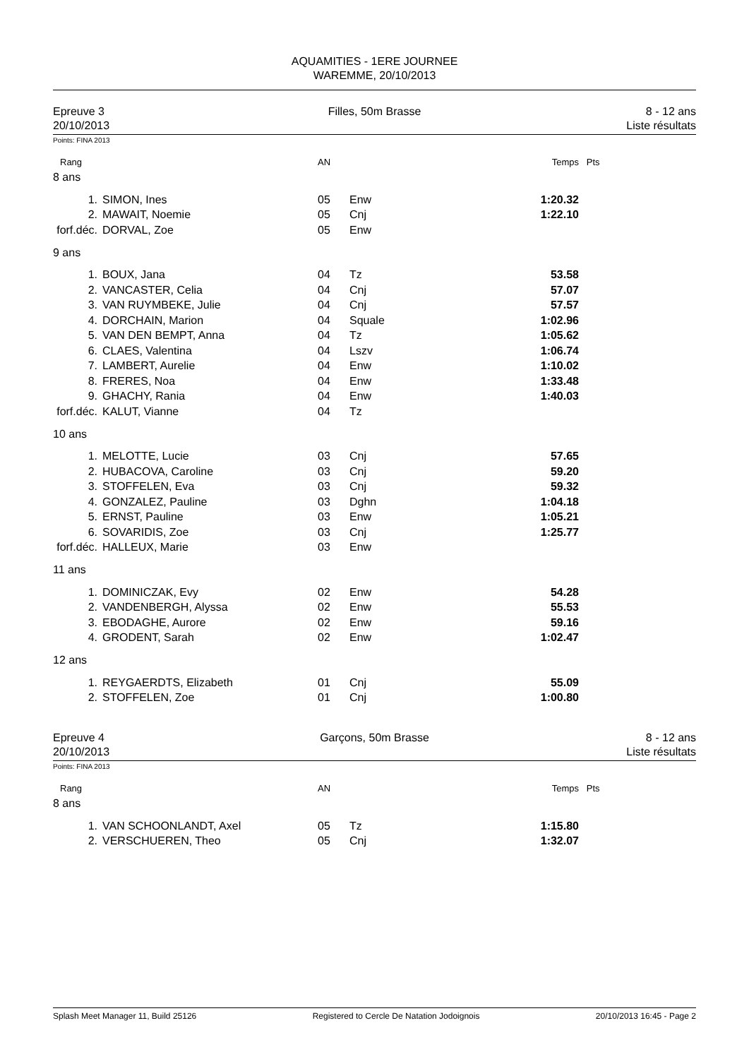AQUAMITIES - 1ERE JOURNEE
WAREMME, 20/10/2013
Epreuve 3
20/10/2013
Filles, 50m Brasse 8 - 12 ans
Liste résultats
Points: FINA 2013
| Rang | | AN | | Temps | Pts |
| 8 ans | | | | | |
| 1. | SIMON, Ines | 05 | Enw | 1:20.32 | |
| 2. | MAWAIT, Noemie | 05 | Cnj | 1:22.10 | |
| forf.déc. | DORVAL, Zoe | 05 | Enw | | |
| 9 ans | | | | | |
| 1. | BOUX, Jana | 04 | Tz | 53.58 | |
| 2. | VANCASTER, Celia | 04 | Cnj | 57.07 | |
| 3. | VAN RUYMBEKE, Julie | 04 | Cnj | 57.57 | |
| 4. | DORCHAIN, Marion | 04 | Squale | 1:02.96 | |
| 5. | VAN DEN BEMPT, Anna | 04 | Tz | 1:05.62 | |
| 6. | CLAES, Valentina | 04 | Lszv | 1:06.74 | |
| 7. | LAMBERT, Aurelie | 04 | Enw | 1:10.02 | |
| 8. | FRERES, Noa | 04 | Enw | 1:33.48 | |
| 9. | GHACHY, Rania | 04 | Enw | 1:40.03 | |
| forf.déc. | KALUT, Vianne | 04 | Tz | | |
| 10 ans | | | | | |
| 1. | MELOTTE, Lucie | 03 | Cnj | 57.65 | |
| 2. | HUBACOVA, Caroline | 03 | Cnj | 59.20 | |
| 3. | STOFFELEN, Eva | 03 | Cnj | 59.32 | |
| 4. | GONZALEZ, Pauline | 03 | Dghn | 1:04.18 | |
| 5. | ERNST, Pauline | 03 | Enw | 1:05.21 | |
| 6. | SOVARIDIS, Zoe | 03 | Cnj | 1:25.77 | |
| forf.déc. | HALLEUX, Marie | 03 | Enw | | |
| 11 ans | | | | | |
| 1. | DOMINICZAK, Evy | 02 | Enw | 54.28 | |
| 2. | VANDENBERGH, Alyssa | 02 | Enw | 55.53 | |
| 3. | EBODAGHE, Aurore | 02 | Enw | 59.16 | |
| 4. | GRODENT, Sarah | 02 | Enw | 1:02.47 | |
| 12 ans | | | | | |
| 1. | REYGAERDTS, Elizabeth | 01 | Cnj | 55.09 | |
| 2. | STOFFELEN, Zoe | 01 | Cnj | 1:00.80 | |
Epreuve 4
20/10/2013
Garçons, 50m Brasse 8 - 12 ans
Liste résultats
Points: FINA 2013
| Rang | | AN | | Temps | Pts |
| 8 ans | | | | | |
| 1. | VAN SCHOONLANDT, Axel | 05 | Tz | 1:15.80 | |
| 2. | VERSCHUEREN, Theo | 05 | Cnj | 1:32.07 | |
Splash Meet Manager 11, Build 25126 Registered to Cercle De Natation Jodoignois 20/10/2013 16:45 - Page 2